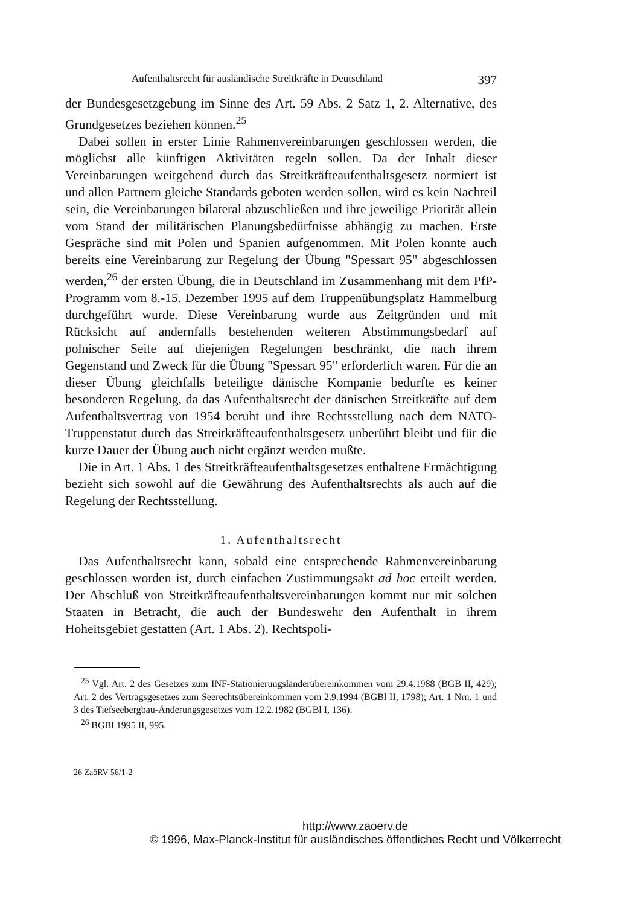Aufenthaltsrecht für ausländische Streitkräfte in Deutschland 397
der Bundesgesetzgebung im Sinne des Art. 59 Abs. 2 Satz 1, 2. Alternative, des Grundgesetzes beziehen können.<sup>25</sup>
Dabei sollen in erster Linie Rahmenvereinbarungen geschlossen werden, die möglichst alle künftigen Aktivitäten regeln sollen. Da der Inhalt dieser Vereinbarungen weitgehend durch das Streitkräfteaufenthaltsgesetz normiert ist und allen Partnern gleiche Standards geboten werden sollen, wird es kein Nachteil sein, die Vereinbarungen bilateral abzuschließen und ihre jeweilige Priorität allein vom Stand der militärischen Planungsbedürfnisse abhängig zu machen. Erste Gespräche sind mit Polen und Spanien aufgenommen. Mit Polen konnte auch bereits eine Vereinbarung zur Regelung der Übung "Spessart 95" abgeschlossen werden,<sup>26</sup> der ersten Übung, die in Deutschland im Zusammenhang mit dem PfP-Programm vom 8.-15. Dezember 1995 auf dem Truppenübungsplatz Hammelburg durchgeführt wurde. Diese Vereinbarung wurde aus Zeitgründen und mit Rücksicht auf andernfalls bestehenden weiteren Abstimmungsbedarf auf polnischer Seite auf diejenigen Regelungen beschränkt, die nach ihrem Gegenstand und Zweck für die Übung "Spessart 95" erforderlich waren. Für die an dieser Übung gleichfalls beteiligte dänische Kompanie bedurfte es keiner besonderen Regelung, da das Aufenthaltsrecht der dänischen Streitkräfte auf dem Aufenthaltsvertrag von 1954 beruht und ihre Rechtsstellung nach dem NATO-Truppenstatut durch das Streitkräfteaufenthaltsgesetz unberührt bleibt und für die kurze Dauer der Übung auch nicht ergänzt werden mußte.
Die in Art. 1 Abs. 1 des Streitkräfteaufenthaltsgesetzes enthaltene Ermächtigung bezieht sich sowohl auf die Gewährung des Aufenthaltsrechts als auch auf die Regelung der Rechtsstellung.
1. Aufenthaltsrecht
Das Aufenthaltsrecht kann, sobald eine entsprechende Rahmenvereinbarung geschlossen worden ist, durch einfachen Zustimmungsakt ad hoc erteilt werden. Der Abschluß von Streitkräfteaufenthaltsvereinbarungen kommt nur mit solchen Staaten in Betracht, die auch der Bundeswehr den Aufenthalt in ihrem Hoheitsgebiet gestatten (Art. 1 Abs. 2). Rechtspoli-
<sup>25</sup> Vgl. Art. 2 des Gesetzes zum INF-Stationierungsländerübereinkommen vom 29.4.1988 (BGB II, 429); Art. 2 des Vertragsgesetzes zum Seerechtsübereinkommen vom 2.9.1994 (BGBl II, 1798); Art. 1 Nrn. 1 und 3 des Tiefseebergbau-Änderungsgesetzes vom 12.2.1982 (BGBl I, 136).
<sup>26</sup> BGBl 1995 II, 995.
26 ZaöRV 56/1-2
http://www.zaoerv.de
© 1996, Max-Planck-Institut für ausländisches öffentliches Recht und Völkerrecht